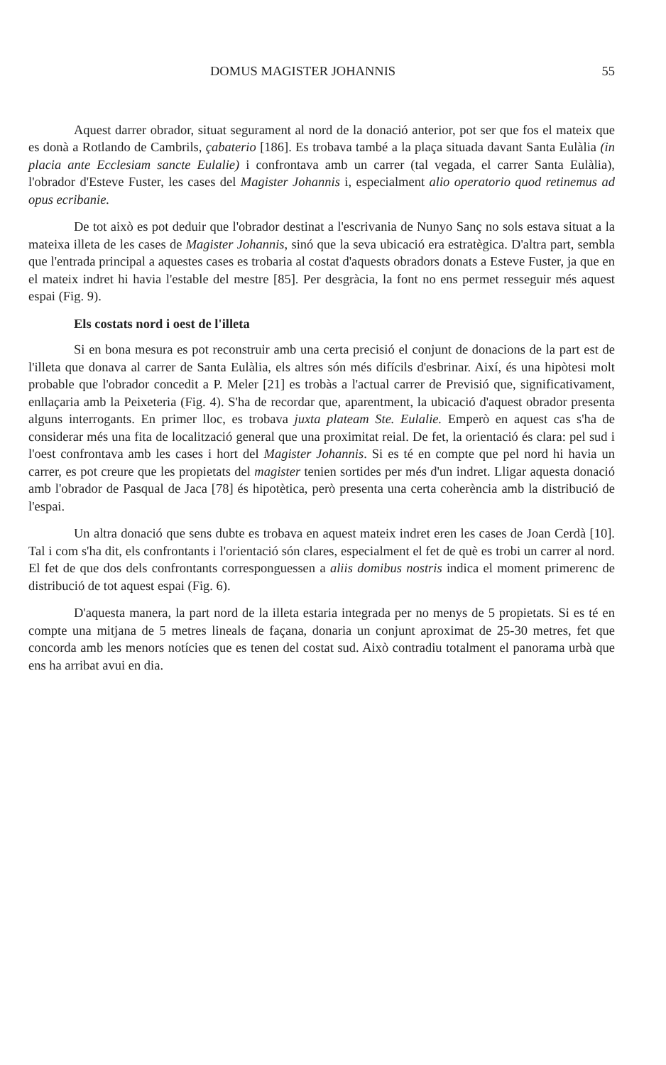DOMUS MAGISTER JOHANNIS 55
Aquest darrer obrador, situat segurament al nord de la donació anterior, pot ser que fos el mateix que es donà a Rotlando de Cambrils, çabaterio [186]. Es trobava també a la plaça situada davant Santa Eulàlia (in placia ante Ecclesiam sancte Eulalie) i confrontava amb un carrer (tal vegada, el carrer Santa Eulàlia), l'obrador d'Esteve Fuster, les cases del Magister Johannis i, especialment alio operatorio quod retinemus ad opus ecribanie.
De tot això es pot deduir que l'obrador destinat a l'escrivania de Nunyo Sanç no sols estava situat a la mateixa illeta de les cases de Magister Johannis, sinó que la seva ubicació era estratègica. D'altra part, sembla que l'entrada principal a aquestes cases es trobaria al costat d'aquests obradors donats a Esteve Fuster, ja que en el mateix indret hi havia l'estable del mestre [85]. Per desgràcia, la font no ens permet resseguir més aquest espai (Fig. 9).
Els costats nord i oest de l'illeta
Si en bona mesura es pot reconstruir amb una certa precisió el conjunt de donacions de la part est de l'illeta que donava al carrer de Santa Eulàlia, els altres són més difícils d'esbrinar. Així, és una hipòtesi molt probable que l'obrador concedit a P. Meler [21] es trobàs a l'actual carrer de Previsió que, significativament, enllaçaria amb la Peixeteria (Fig. 4). S'ha de recordar que, aparentment, la ubicació d'aquest obrador presenta alguns interrogants. En primer lloc, es trobava juxta plateam Ste. Eulalie. Emperò en aquest cas s'ha de considerar més una fita de localització general que una proximitat reial. De fet, la orientació és clara: pel sud i l'oest confrontava amb les cases i hort del Magister Johannis. Si es té en compte que pel nord hi havia un carrer, es pot creure que les propietats del magister tenien sortides per més d'un indret. Lligar aquesta donació amb l'obrador de Pasqual de Jaca [78] és hipotètica, però presenta una certa coherència amb la distribució de l'espai.
Un altra donació que sens dubte es trobava en aquest mateix indret eren les cases de Joan Cerdà [10]. Tal i com s'ha dit, els confrontants i l'orientació són clares, especialment el fet de què es trobi un carrer al nord. El fet de que dos dels confrontants corresponguessen a aliis domibus nostris indica el moment primerenc de distribució de tot aquest espai (Fig. 6).
D'aquesta manera, la part nord de la illeta estaria integrada per no menys de 5 propietats. Si es té en compte una mitjana de 5 metres lineals de façana, donaria un conjunt aproximat de 25-30 metres, fet que concorda amb les menors notícies que es tenen del costat sud. Això contradiu totalment el panorama urbà que ens ha arribat avui en dia.